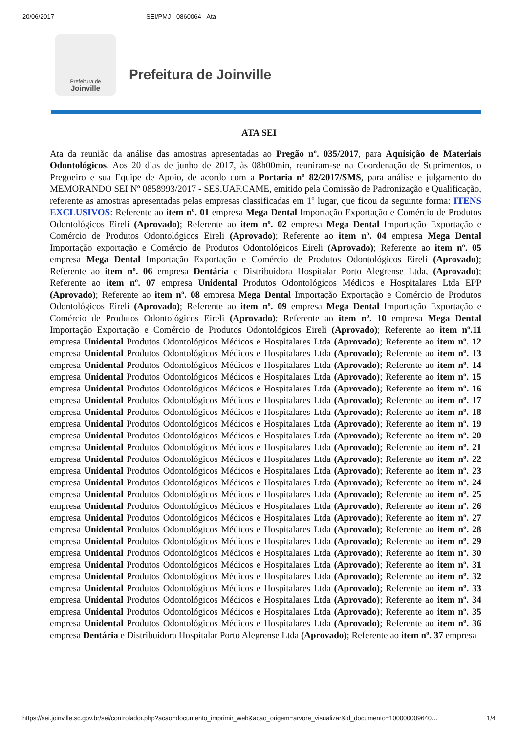20/06/2017 SEI/PMJ - 0860064 - Ata
Prefeitura de
Joinville
Prefeitura de Joinville
ATA SEI
Ata da reunião da análise das amostras apresentadas ao Pregão nº. 035/2017, para Aquisição de Materiais Odontológicos. Aos 20 dias de junho de 2017, às 08h00min, reuniram-se na Coordenação de Suprimentos, o Pregoeiro e sua Equipe de Apoio, de acordo com a Portaria nº 82/2017/SMS, para análise e julgamento do MEMORANDO SEI Nº 0858993/2017 - SES.UAF.CAME, emitido pela Comissão de Padronização e Qualificação, referente as amostras apresentadas pelas empresas classificadas em 1º lugar, que ficou da seguinte forma: ITENS EXCLUSIVOS: Referente ao item nº. 01 empresa Mega Dental Importação Exportação e Comércio de Produtos Odontológicos Eireli (Aprovado); Referente ao item nº. 02 empresa Mega Dental Importação Exportação e Comércio de Produtos Odontológicos Eireli (Aprovado); Referente ao item nº. 04 empresa Mega Dental Importação exportação e Comércio de Produtos Odontológicos Eireli (Aprovado); Referente ao item nº. 05 empresa Mega Dental Importação Exportação e Comércio de Produtos Odontológicos Eireli (Aprovado); Referente ao item nº. 06 empresa Dentária e Distribuidora Hospitalar Porto Alegrense Ltda, (Aprovado); Referente ao item nº. 07 empresa Unidental Produtos Odontológicos Médicos e Hospitalares Ltda EPP (Aprovado); Referente ao item nº. 08 empresa Mega Dental Importação Exportação e Comércio de Produtos Odontológicos Eireli (Aprovado); Referente ao item nº. 09 empresa Mega Dental Importação Exportação e Comércio de Produtos Odontológicos Eireli (Aprovado); Referente ao item nº. 10 empresa Mega Dental Importação Exportação e Comércio de Produtos Odontológicos Eireli (Aprovado); Referente ao item nº.11 empresa Unidental Produtos Odontológicos Médicos e Hospitalares Ltda (Aprovado); Referente ao item nº. 12 empresa Unidental Produtos Odontológicos Médicos e Hospitalares Ltda (Aprovado); Referente ao item nº. 13 empresa Unidental Produtos Odontológicos Médicos e Hospitalares Ltda (Aprovado); Referente ao item nº. 14 empresa Unidental Produtos Odontológicos Médicos e Hospitalares Ltda (Aprovado); Referente ao item nº. 15 empresa Unidental Produtos Odontológicos Médicos e Hospitalares Ltda (Aprovado); Referente ao item nº. 16 empresa Unidental Produtos Odontológicos Médicos e Hospitalares Ltda (Aprovado); Referente ao item nº. 17 empresa Unidental Produtos Odontológicos Médicos e Hospitalares Ltda (Aprovado); Referente ao item nº. 18 empresa Unidental Produtos Odontológicos Médicos e Hospitalares Ltda (Aprovado); Referente ao item nº. 19 empresa Unidental Produtos Odontológicos Médicos e Hospitalares Ltda (Aprovado); Referente ao item nº. 20 empresa Unidental Produtos Odontológicos Médicos e Hospitalares Ltda (Aprovado); Referente ao item nº. 21 empresa Unidental Produtos Odontológicos Médicos e Hospitalares Ltda (Aprovado); Referente ao item nº. 22 empresa Unidental Produtos Odontológicos Médicos e Hospitalares Ltda (Aprovado); Referente ao item nº. 23 empresa Unidental Produtos Odontológicos Médicos e Hospitalares Ltda (Aprovado); Referente ao item nº. 24 empresa Unidental Produtos Odontológicos Médicos e Hospitalares Ltda (Aprovado); Referente ao item nº. 25 empresa Unidental Produtos Odontológicos Médicos e Hospitalares Ltda (Aprovado); Referente ao item nº. 26 empresa Unidental Produtos Odontológicos Médicos e Hospitalares Ltda (Aprovado); Referente ao item nº. 27 empresa Unidental Produtos Odontológicos Médicos e Hospitalares Ltda (Aprovado); Referente ao item nº. 28 empresa Unidental Produtos Odontológicos Médicos e Hospitalares Ltda (Aprovado); Referente ao item nº. 29 empresa Unidental Produtos Odontológicos Médicos e Hospitalares Ltda (Aprovado); Referente ao item nº. 30 empresa Unidental Produtos Odontológicos Médicos e Hospitalares Ltda (Aprovado); Referente ao item nº. 31 empresa Unidental Produtos Odontológicos Médicos e Hospitalares Ltda (Aprovado); Referente ao item nº. 32 empresa Unidental Produtos Odontológicos Médicos e Hospitalares Ltda (Aprovado); Referente ao item nº. 33 empresa Unidental Produtos Odontológicos Médicos e Hospitalares Ltda (Aprovado); Referente ao item nº. 34 empresa Unidental Produtos Odontológicos Médicos e Hospitalares Ltda (Aprovado); Referente ao item nº. 35 empresa Unidental Produtos Odontológicos Médicos e Hospitalares Ltda (Aprovado); Referente ao item nº. 36 empresa Dentária e Distribuidora Hospitalar Porto Alegrense Ltda (Aprovado); Referente ao item nº. 37 empresa
https://sei.joinville.sc.gov.br/sei/controlador.php?acao=documento_imprimir_web&acao_origem=arvore_visualizar&id_documento=100000009640… 1/4